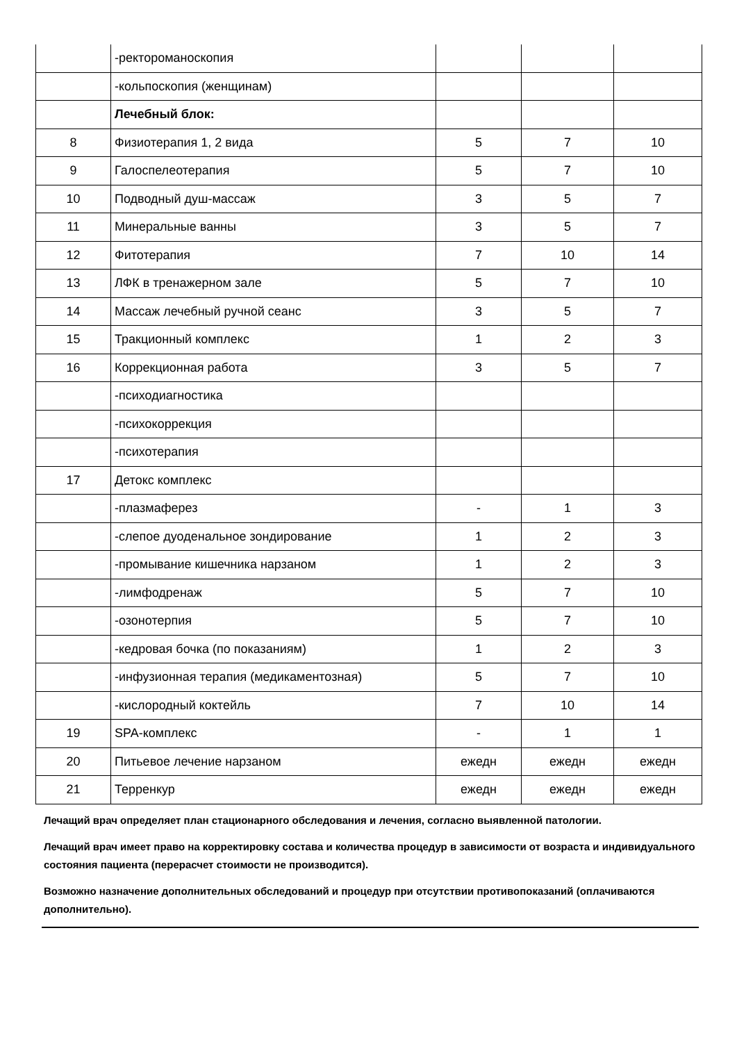| | -ректороманоскопия | | | |
| | -кольпоскопия (женщинам) | | | |
| | Лечебный блок: | | | |
| 8 | Физиотерапия 1, 2 вида | 5 | 7 | 10 |
| 9 | Галоспелеотерапия | 5 | 7 | 10 |
| 10 | Подводный душ-массаж | 3 | 5 | 7 |
| 11 | Минеральные ванны | 3 | 5 | 7 |
| 12 | Фитотерапия | 7 | 10 | 14 |
| 13 | ЛФК в тренажерном зале | 5 | 7 | 10 |
| 14 | Массаж лечебный ручной сеанс | 3 | 5 | 7 |
| 15 | Тракционный комплекс | 1 | 2 | 3 |
| 16 | Коррекционная работа | 3 | 5 | 7 |
| | -психодиагностика | | | |
| | -психокоррекция | | | |
| | -психотерапия | | | |
| 17 | Детокс комплекс | | | |
| | -плазмаферез | - | 1 | 3 |
| | -слепое дуоденальное зондирование | 1 | 2 | 3 |
| | -промывание кишечника нарзаном | 1 | 2 | 3 |
| | -лимфодренаж | 5 | 7 | 10 |
| | -озонотерпия | 5 | 7 | 10 |
| | -кедровая бочка (по показаниям) | 1 | 2 | 3 |
| | -инфузионная терапия (медикаментозная) | 5 | 7 | 10 |
| | -кислородный коктейль | 7 | 10 | 14 |
| 19 | SPA-комплекс | - | 1 | 1 |
| 20 | Питьевое лечение нарзаном | ежедн | ежедн | ежедн |
| 21 | Терренкур | ежедн | ежедн | ежедн |
Лечащий врач определяет план стационарного обследования и лечения, согласно выявленной патологии.
Лечащий врач имеет право на корректировку состава и количества процедур в зависимости от возраста и индивидуального состояния пациента (перерасчет стоимости не производится).
Возможно назначение дополнительных обследований и процедур при отсутствии противопоказаний (оплачиваются дополнительно).